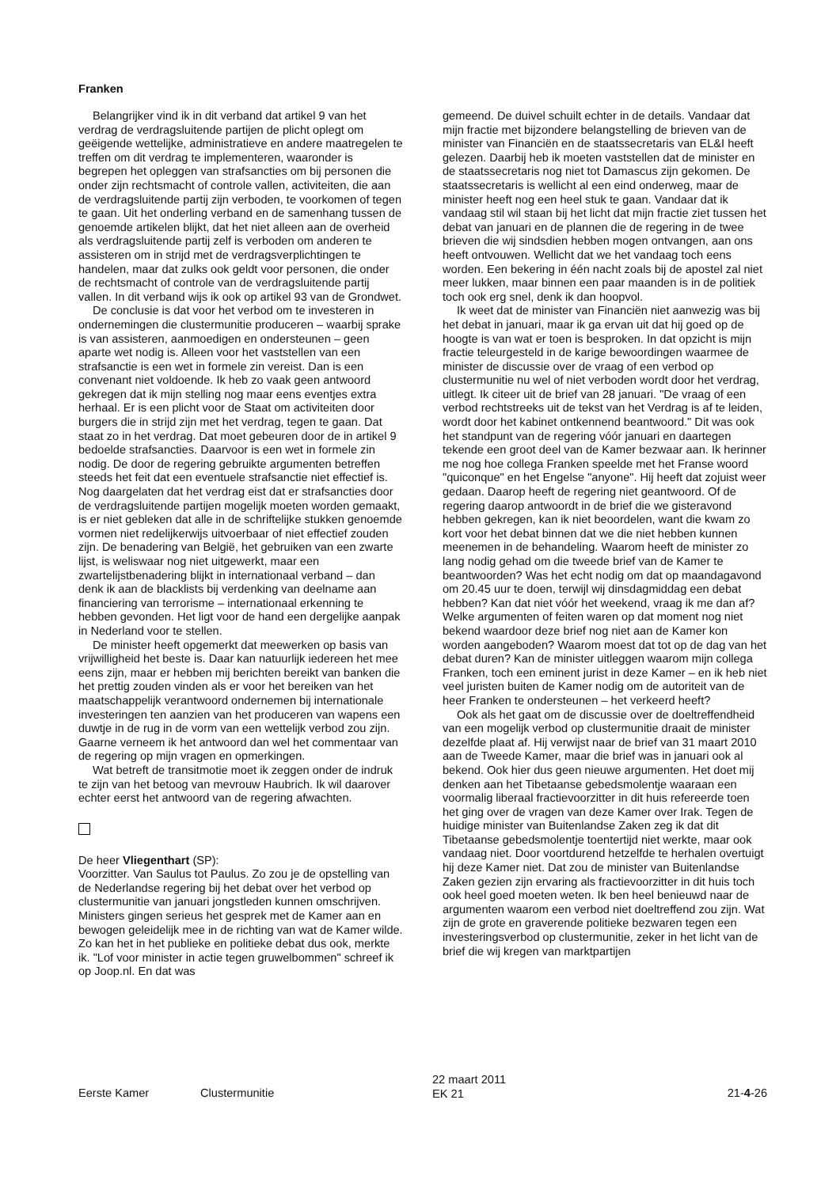Franken
Belangrijker vind ik in dit verband dat artikel 9 van het verdrag de verdragsluitende partijen de plicht oplegt om geëigende wettelijke, administratieve en andere maatregelen te treffen om dit verdrag te implementeren, waaronder is begrepen het opleggen van strafsancties om bij personen die onder zijn rechtsmacht of controle vallen, activiteiten, die aan de verdragsluitende partij zijn verboden, te voorkomen of tegen te gaan. Uit het onderling verband en de samenhang tussen de genoemde artikelen blijkt, dat het niet alleen aan de overheid als verdragsluitende partij zelf is verboden om anderen te assisteren om in strijd met de verdragsverplichtingen te handelen, maar dat zulks ook geldt voor personen, die onder de rechtsmacht of controle van de verdragsluitende partij vallen. In dit verband wijs ik ook op artikel 93 van de Grondwet.
De conclusie is dat voor het verbod om te investeren in ondernemingen die clustermunitie produceren – waarbij sprake is van assisteren, aanmoedigen en ondersteunen – geen aparte wet nodig is. Alleen voor het vaststellen van een strafsanctie is een wet in formele zin vereist. Dan is een convenant niet voldoende. Ik heb zo vaak geen antwoord gekregen dat ik mijn stelling nog maar eens eventjes extra herhaal. Er is een plicht voor de Staat om activiteiten door burgers die in strijd zijn met het verdrag, tegen te gaan. Dat staat zo in het verdrag. Dat moet gebeuren door de in artikel 9 bedoelde strafsancties. Daarvoor is een wet in formele zin nodig. De door de regering gebruikte argumenten betreffen steeds het feit dat een eventuele strafsanctie niet effectief is. Nog daargelaten dat het verdrag eist dat er strafsancties door de verdragsluitende partijen mogelijk moeten worden gemaakt, is er niet gebleken dat alle in de schriftelijke stukken genoemde vormen niet redelijkerwijs uitvoerbaar of niet effectief zouden zijn. De benadering van België, het gebruiken van een zwarte lijst, is weliswaar nog niet uitgewerkt, maar een zwartelijstbenadering blijkt in internationaal verband – dan denk ik aan de blacklists bij verdenking van deelname aan financiering van terrorisme – internationaal erkenning te hebben gevonden. Het ligt voor de hand een dergelijke aanpak in Nederland voor te stellen.
De minister heeft opgemerkt dat meewerken op basis van vrijwilligheid het beste is. Daar kan natuurlijk iedereen het mee eens zijn, maar er hebben mij berichten bereikt van banken die het prettig zouden vinden als er voor het bereiken van het maatschappelijk verantwoord ondernemen bij internationale investeringen ten aanzien van het produceren van wapens een duwtje in de rug in de vorm van een wettelijk verbod zou zijn. Gaarne verneem ik het antwoord dan wel het commentaar van de regering op mijn vragen en opmerkingen.
Wat betreft de transitmotie moet ik zeggen onder de indruk te zijn van het betoog van mevrouw Haubrich. Ik wil daarover echter eerst het antwoord van de regering afwachten.
De heer Vliegenthart (SP):
Voorzitter. Van Saulus tot Paulus. Zo zou je de opstelling van de Nederlandse regering bij het debat over het verbod op clustermunitie van januari jongstleden kunnen omschrijven. Ministers gingen serieus het gesprek met de Kamer aan en bewogen geleidelijk mee in de richting van wat de Kamer wilde. Zo kan het in het publieke en politieke debat dus ook, merkte ik. "Lof voor minister in actie tegen gruwelbommen" schreef ik op Joop.nl. En dat was
gemeend. De duivel schuilt echter in de details. Vandaar dat mijn fractie met bijzondere belangstelling de brieven van de minister van Financiën en de staatssecretaris van EL&I heeft gelezen. Daarbij heb ik moeten vaststellen dat de minister en de staatssecretaris nog niet tot Damascus zijn gekomen. De staatssecretaris is wellicht al een eind onderweg, maar de minister heeft nog een heel stuk te gaan. Vandaar dat ik vandaag stil wil staan bij het licht dat mijn fractie ziet tussen het debat van januari en de plannen die de regering in de twee brieven die wij sindsdien hebben mogen ontvangen, aan ons heeft ontvouwen. Wellicht dat we het vandaag toch eens worden. Een bekering in één nacht zoals bij de apostel zal niet meer lukken, maar binnen een paar maanden is in de politiek toch ook erg snel, denk ik dan hoopvol.
Ik weet dat de minister van Financiën niet aanwezig was bij het debat in januari, maar ik ga ervan uit dat hij goed op de hoogte is van wat er toen is besproken. In dat opzicht is mijn fractie teleurgesteld in de karige bewoordingen waarmee de minister de discussie over de vraag of een verbod op clustermunitie nu wel of niet verboden wordt door het verdrag, uitlegt. Ik citeer uit de brief van 28 januari. "De vraag of een verbod rechtstreeks uit de tekst van het Verdrag is af te leiden, wordt door het kabinet ontkennend beantwoord." Dit was ook het standpunt van de regering vóór januari en daartegen tekende een groot deel van de Kamer bezwaar aan. Ik herinner me nog hoe collega Franken speelde met het Franse woord "quiconque" en het Engelse "anyone". Hij heeft dat zojuist weer gedaan. Daarop heeft de regering niet geantwoord. Of de regering daarop antwoordt in de brief die we gisteravond hebben gekregen, kan ik niet beoordelen, want die kwam zo kort voor het debat binnen dat we die niet hebben kunnen meenemen in de behandeling. Waarom heeft de minister zo lang nodig gehad om die tweede brief van de Kamer te beantwoorden? Was het echt nodig om dat op maandagavond om 20.45 uur te doen, terwijl wij dinsdagmiddag een debat hebben? Kan dat niet vóór het weekend, vraag ik me dan af? Welke argumenten of feiten waren op dat moment nog niet bekend waardoor deze brief nog niet aan de Kamer kon worden aangeboden? Waarom moest dat tot op de dag van het debat duren? Kan de minister uitleggen waarom mijn collega Franken, toch een eminent jurist in deze Kamer – en ik heb niet veel juristen buiten de Kamer nodig om de autoriteit van de heer Franken te ondersteunen – het verkeerd heeft?
Ook als het gaat om de discussie over de doeltreffendheid van een mogelijk verbod op clustermunitie draait de minister dezelfde plaat af. Hij verwijst naar de brief van 31 maart 2010 aan de Tweede Kamer, maar die brief was in januari ook al bekend. Ook hier dus geen nieuwe argumenten. Het doet mij denken aan het Tibetaanse gebedsmolentje waaraan een voormalig liberaal fractievoorzitter in dit huis refereerde toen het ging over de vragen van deze Kamer over Irak. Tegen de huidige minister van Buitenlandse Zaken zeg ik dat dit Tibetaanse gebedsmolentje toentertijd niet werkte, maar ook vandaag niet. Door voortdurend hetzelfde te herhalen overtuigt hij deze Kamer niet. Dat zou de minister van Buitenlandse Zaken gezien zijn ervaring als fractievoorzitter in dit huis toch ook heel goed moeten weten. Ik ben heel benieuwd naar de argumenten waarom een verbod niet doeltreffend zou zijn. Wat zijn de grote en graverende politieke bezwaren tegen een investeringsverbod op clustermunitie, zeker in het licht van de brief die wij kregen van marktpartijen
Eerste Kamer Clustermunitie
22 maart 2011
EK 21
21-4-26